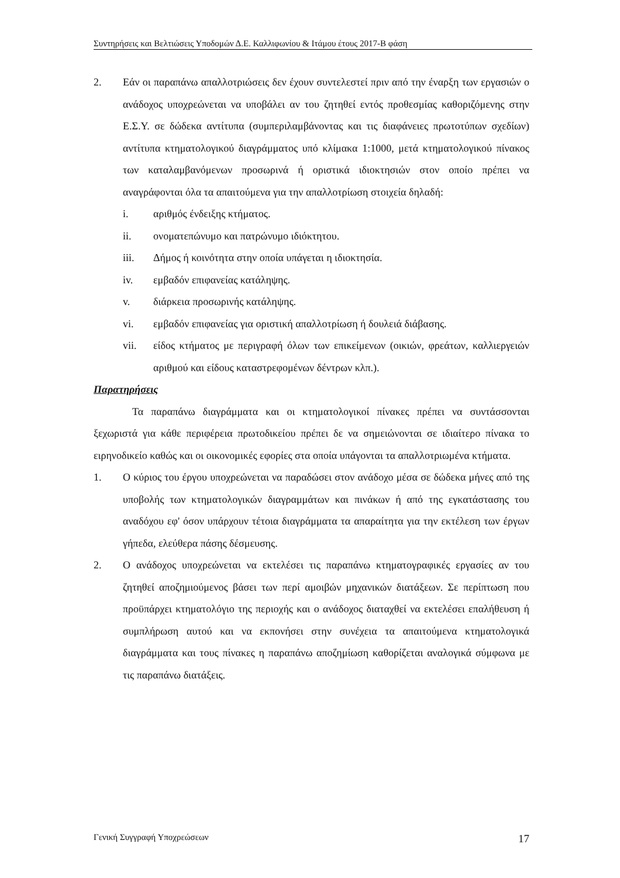Συντηρήσεις και Βελτιώσεις Υποδομών Δ.Ε. Καλλιφωνίου & Ιτάμου έτους 2017-Β φάση
2. Εάν οι παραπάνω απαλλοτριώσεις δεν έχουν συντελεστεί πριν από την έναρξη των εργασιών ο ανάδοχος υποχρεώνεται να υποβάλει αν του ζητηθεί εντός προθεσμίας καθοριζόμενης στην Ε.Σ.Υ. σε δώδεκα αντίτυπα (συμπεριλαμβάνοντας και τις διαφάνειες πρωτοτύπων σχεδίων) αντίτυπα κτηματολογικού διαγράμματος υπό κλίμακα 1:1000, μετά κτηματολογικού πίνακος των καταλαμβανόμενων προσωρινά ή οριστικά ιδιοκτησιών στον οποίο πρέπει να αναγράφονται όλα τα απαιτούμενα για την απαλλοτρίωση στοιχεία δηλαδή:
i. αριθμός ένδειξης κτήματος.
ii. ονοματεπώνυμο και πατρώνυμο ιδιόκτητου.
iii. Δήμος ή κοινότητα στην οποία υπάγεται η ιδιοκτησία.
iv. εμβαδόν επιφανείας κατάληψης.
v. διάρκεια προσωρινής κατάληψης.
vi. εμβαδόν επιφανείας για οριστική απαλλοτρίωση ή δουλειά διάβασης.
vii. είδος κτήματος με περιγραφή όλων των επικείμενων (οικιών, φρεάτων, καλλιεργειών αριθμού και είδους καταστρεφομένων δέντρων κλπ.).
Παρατηρήσεις
Τα παραπάνω διαγράμματα και οι κτηματολογικοί πίνακες πρέπει να συντάσσονται ξεχωριστά για κάθε περιφέρεια πρωτοδικείου πρέπει δε να σημειώνονται σε ιδιαίτερο πίνακα το ειρηνοδικείο καθώς και οι οικονομικές εφορίες στα οποία υπάγονται τα απαλλοτριωμένα κτήματα.
1. Ο κύριος του έργου υποχρεώνεται να παραδώσει στον ανάδοχο μέσα σε δώδεκα μήνες από της υποβολής των κτηματολογικών διαγραμμάτων και πινάκων ή από της εγκατάστασης του αναδόχου εφ' όσον υπάρχουν τέτοια διαγράμματα τα απαραίτητα για την εκτέλεση των έργων γήπεδα, ελεύθερα πάσης δέσμευσης.
2. Ο ανάδοχος υποχρεώνεται να εκτελέσει τις παραπάνω κτηματογραφικές εργασίες αν του ζητηθεί αποζημιούμενος βάσει των περί αμοιβών μηχανικών διατάξεων. Σε περίπτωση που προϋπάρχει κτηματολόγιο της περιοχής και ο ανάδοχος διαταχθεί να εκτελέσει επαλήθευση ή συμπλήρωση αυτού και να εκπονήσει στην συνέχεια τα απαιτούμενα κτηματολογικά διαγράμματα και τους πίνακες η παραπάνω αποζημίωση καθορίζεται αναλογικά σύμφωνα με τις παραπάνω διατάξεις.
Γενική Συγγραφή Υποχρεώσεων 17